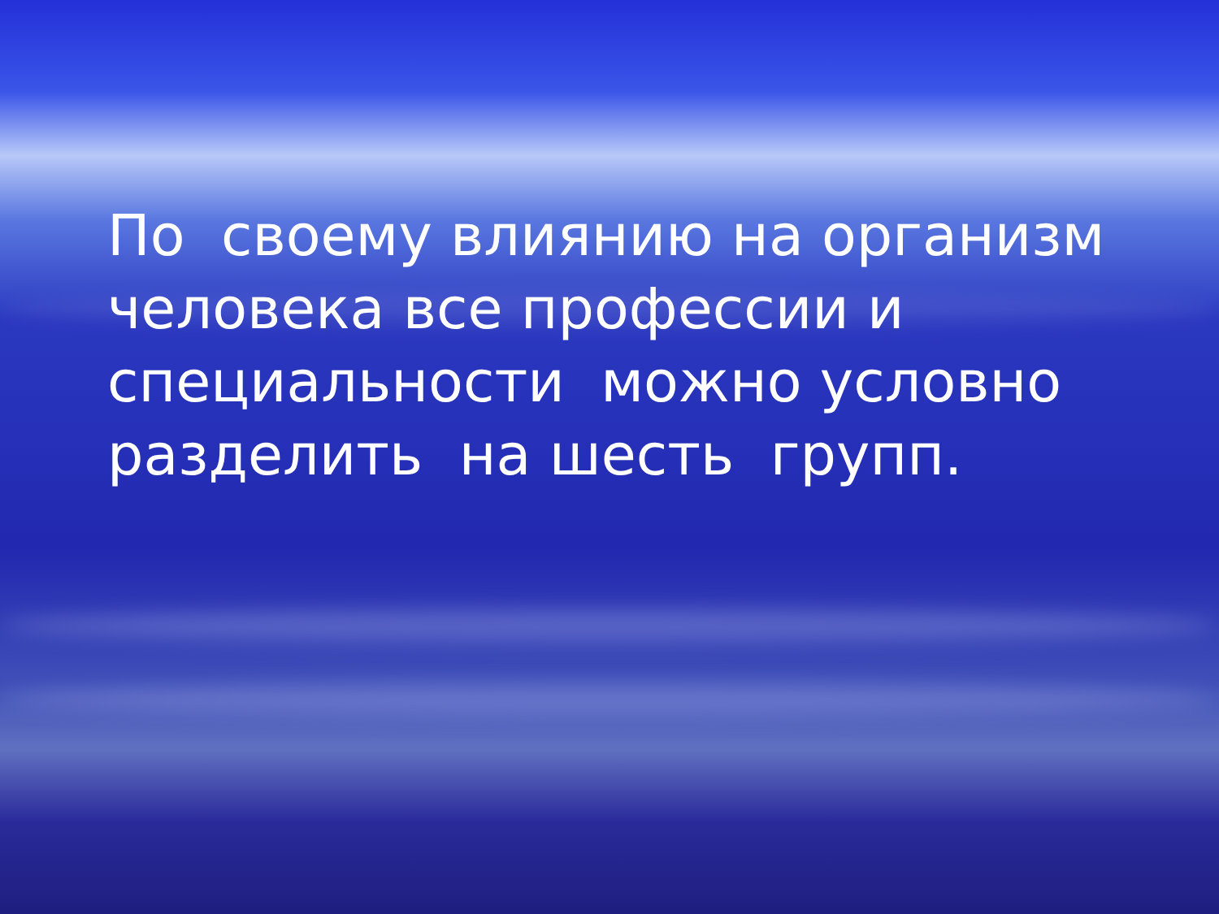По своему влиянию на организм человека все профессии и специальности можно условно разделить на шесть групп.